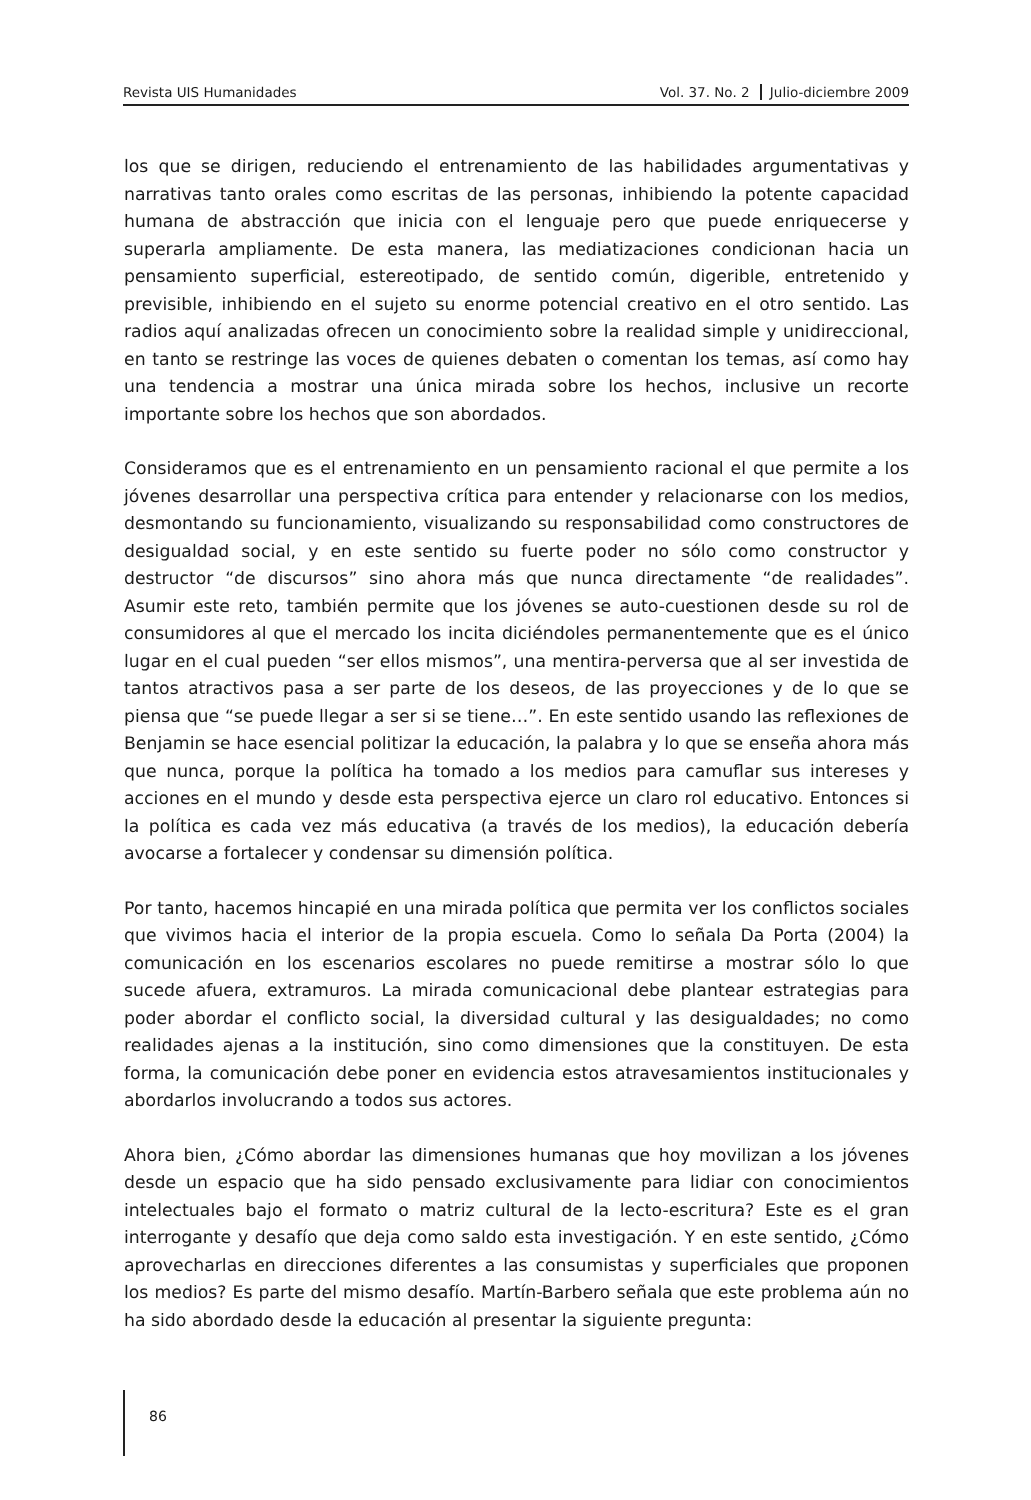Revista UIS Humanidades Vol. 37. No. 2 Julio-diciembre 2009
los que se dirigen, reduciendo el entrenamiento de las habilidades argumentativas y narrativas tanto orales como escritas de las personas, inhibiendo la potente capacidad humana de abstracción que inicia con el lenguaje pero que puede enriquecerse y superarla ampliamente. De esta manera, las mediatizaciones condicionan hacia un pensamiento superficial, estereotipado, de sentido común, digerible, entretenido y previsible, inhibiendo en el sujeto su enorme potencial creativo en el otro sentido. Las radios aquí analizadas ofrecen un conocimiento sobre la realidad simple y unidireccional, en tanto se restringe las voces de quienes debaten o comentan los temas, así como hay una tendencia a mostrar una única mirada sobre los hechos, inclusive un recorte importante sobre los hechos que son abordados.
Consideramos que es el entrenamiento en un pensamiento racional el que permite a los jóvenes desarrollar una perspectiva crítica para entender y relacionarse con los medios, desmontando su funcionamiento, visualizando su responsabilidad como constructores de desigualdad social, y en este sentido su fuerte poder no sólo como constructor y destructor “de discursos” sino ahora más que nunca directamente “de realidades”. Asumir este reto, también permite que los jóvenes se auto-cuestionen desde su rol de consumidores al que el mercado los incita diciéndoles permanentemente que es el único lugar en el cual pueden “ser ellos mismos”, una mentira-perversa que al ser investida de tantos atractivos pasa a ser parte de los deseos, de las proyecciones y de lo que se piensa que “se puede llegar a ser si se tiene…”. En este sentido usando las reflexiones de Benjamin se hace esencial politizar la educación, la palabra y lo que se enseña ahora más que nunca, porque la política ha tomado a los medios para camuflar sus intereses y acciones en el mundo y desde esta perspectiva ejerce un claro rol educativo. Entonces si la política es cada vez más educativa (a través de los medios), la educación debería avocarse a fortalecer y condensar su dimensión política.
Por tanto, hacemos hincapié en una mirada política que permita ver los conflictos sociales que vivimos hacia el interior de la propia escuela. Como lo señala Da Porta (2004) la comunicación en los escenarios escolares no puede remitirse a mostrar sólo lo que sucede afuera, extramuros. La mirada comunicacional debe plantear estrategias para poder abordar el conflicto social, la diversidad cultural y las desigualdades; no como realidades ajenas a la institución, sino como dimensiones que la constituyen. De esta forma, la comunicación debe poner en evidencia estos atravesamientos institucionales y abordarlos involucrando a todos sus actores.
Ahora bien, ¿Cómo abordar las dimensiones humanas que hoy movilizan a los jóvenes desde un espacio que ha sido pensado exclusivamente para lidiar con conocimientos intelectuales bajo el formato o matriz cultural de la lecto-escritura? Este es el gran interrogante y desafío que deja como saldo esta investigación. Y en este sentido, ¿Cómo aprovecharlas en direcciones diferentes a las consumistas y superficiales que proponen los medios? Es parte del mismo desafío. Martín-Barbero señala que este problema aún no ha sido abordado desde la educación al presentar la siguiente pregunta:
86